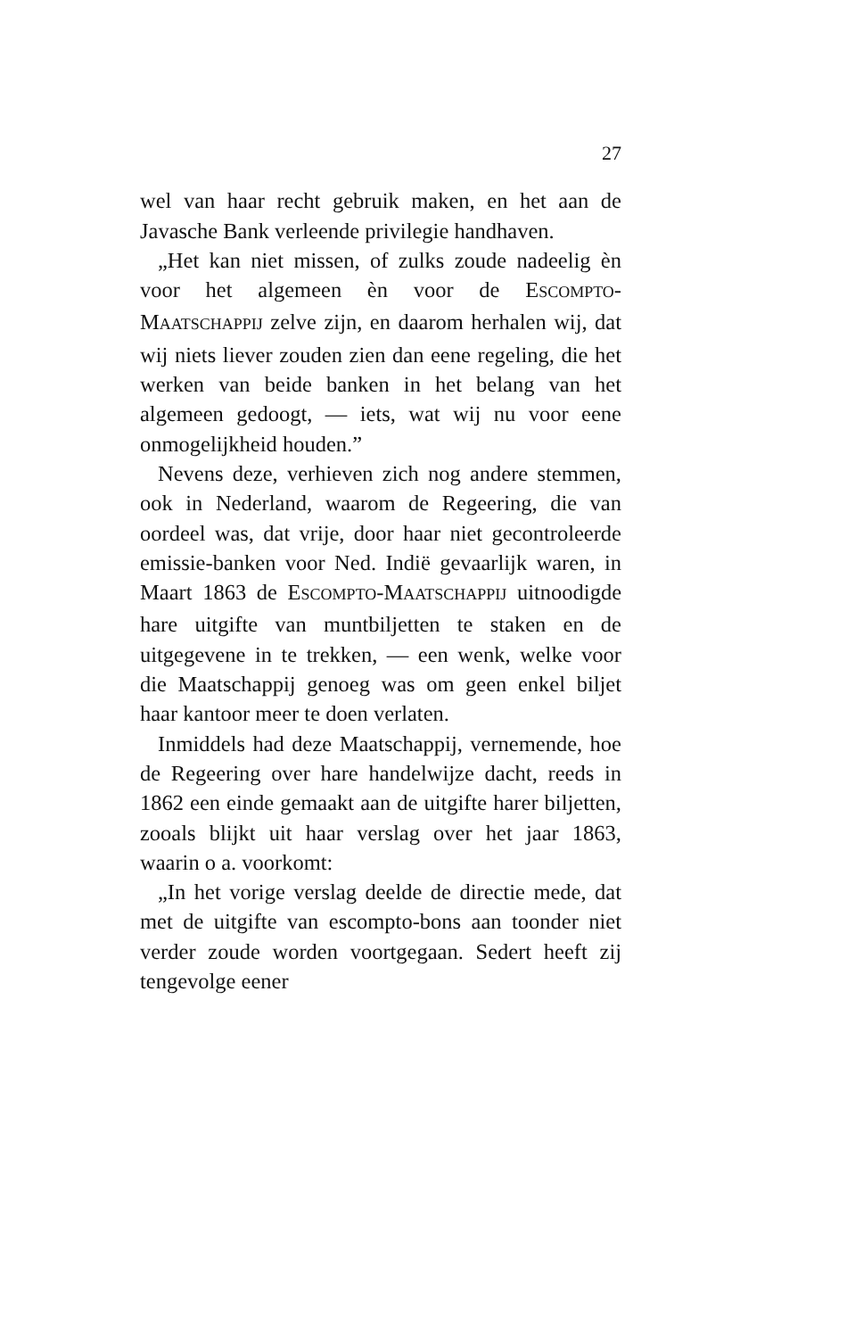27
wel van haar recht gebruik maken, en het aan de Javasche Bank verleende privilegie handhaven.
„Het kan niet missen, of zulks zoude nadeelig èn voor het algemeen èn voor de ESCOMPTO-MAATSCHAPPIJ zelve zijn, en daarom herhalen wij, dat wij niets liever zouden zien dan eene regeling, die het werken van beide banken in het belang van het algemeen gedoogt, — iets, wat wij nu voor eene onmogelijkheid houden.”
Nevens deze, verhieven zich nog andere stemmen, ook in Nederland, waarom de Regeering, die van oordeel was, dat vrije, door haar niet gecontroleerde emissie-banken voor Ned. Indië gevaarlijk waren, in Maart 1863 de ESCOMPTO-MAATSCHAPPIJ uitnoodigde hare uitgifte van muntbiljetten te staken en de uitgegevene in te trekken, — een wenk, welke voor die Maatschappij genoeg was om geen enkel biljet haar kantoor meer te doen verlaten.
Inmiddels had deze Maatschappij, vernemende, hoe de Regeering over hare handelwijze dacht, reeds in 1862 een einde gemaakt aan de uitgifte harer biljetten, zooals blijkt uit haar verslag over het jaar 1863, waarin o a. voorkomt:
„In het vorige verslag deelde de directie mede, dat met de uitgifte van escompto-bons aan toonder niet verder zoude worden voortgegaan. Sedert heeft zij tengevolge eener